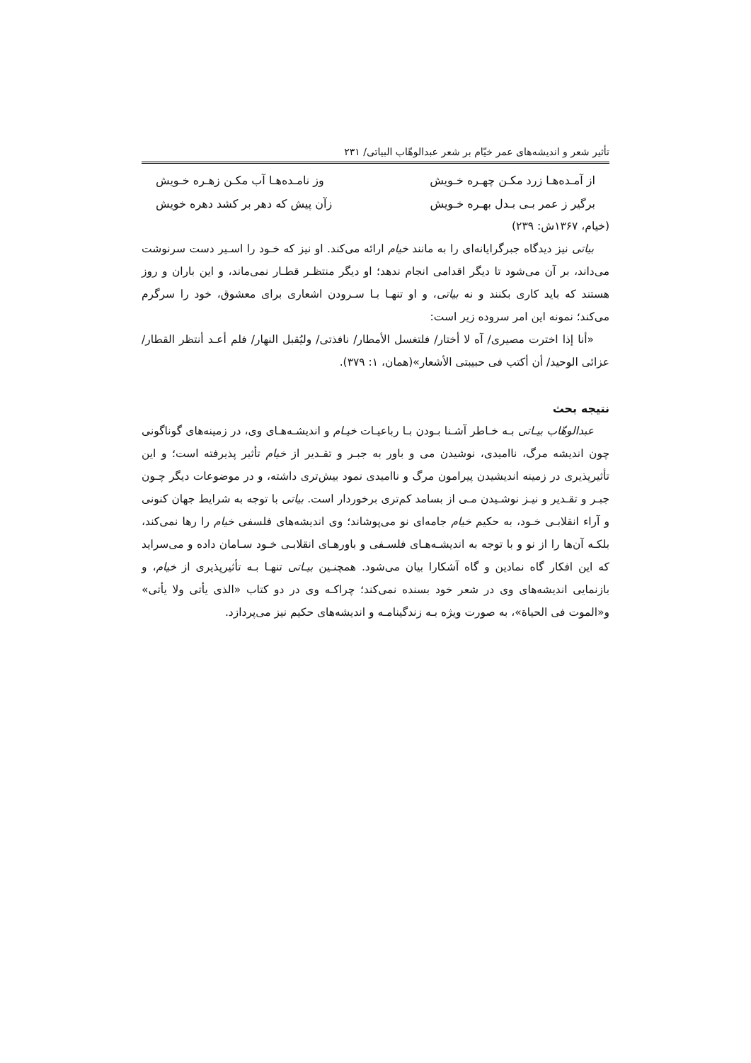تأثیر شعر و اندیشه‌های عمر خیّام بر شعر عبدالوهّاب البیاتی/ ۲۳۱
از آمـده‌هـا زرد مکـن چهـره خـویش وز نامـده‌هـا آب مکـن زهـره خـویش
برگیر ز عمر بـی بـدل بهـره خـویش زآن پیش که دهر بر کشد دهره خویش
(خیام، ۱۳۶۷ش: ۲۳۹)
بیاتی نیز دیدگاه جبرگرایانه‌ای را به مانند خیام ارائه می‌کند. او نیز که خـود را اسـیر دست سرنوشت می‌داند، بر آن می‌شود تا دیگر اقدامی انجام ندهد؛ او دیگر منتظـر قطـار نمی‌ماند، و این باران و روز هستند که باید کاری بکنند و نه بیاتی، و او تنهـا بـا سـرودن اشعاری برای معشوق، خود را سرگرم می‌کند؛ نمونه این امر سروده زیر است:
«أنا إذا اخترت مصیری/ آه لا أختار/ فلتغسل الأمطار/ نافذتی/ ولیُقبل النهار/ فلم أعـد أنتظر القطار/ عزائی الوحید/ أن أکتب فی حبیبتی الأشعار»(همان، ۱: ۳۷۹).
نتیجه بحث
عبدالوهّاب بیـاتی بـه خـاطر آشـنا بـودن بـا رباعیـات خیـام و اندیشـه‌هـای وی، در زمینه‌های گوناگونی چون اندیشه مرگ، ناامیدی، نوشیدن می و باور به جبـر و تقـدیر از خیام تأثیر پذیرفته است؛ و این تأثیرپذیری در زمینه اندیشیدن پیرامون مرگ و ناامیدی نمود بیش‌تری داشته، و در موضوعات دیگر چـون جبـر و تقـدیر و نیـز نوشـیدن مـی از بسامد کم‌تری برخوردار است. بیاتی با توجه به شرایط جهان کنونی و آراء انقلابـی خـود، به حکیم خیام جامه‌ای نو می‌پوشاند؛ وی اندیشه‌های فلسفی خیام را رها نمی‌کند، بلکـه آن‌ها را از نو و با توجه به اندیشـه‌هـای فلسـفی و باورهـای انقلابـی خـود سـامان داده و می‌سراید که این افکار گاه نمادین و گاه آشکارا بیان می‌شود. همچنـین بیـاتی تنهـا بـه تأثیرپذیری از خیام، و بازنمایی اندیشه‌های وی در شعر خود بسنده نمی‌کند؛ چراکـه وی در دو کتاب «الذی یأتی ولا یأتی» و«الموت فی الحیاة»، به صورت ویژه بـه زندگینامـه و اندیشه‌های حکیم نیز می‌پردازد.